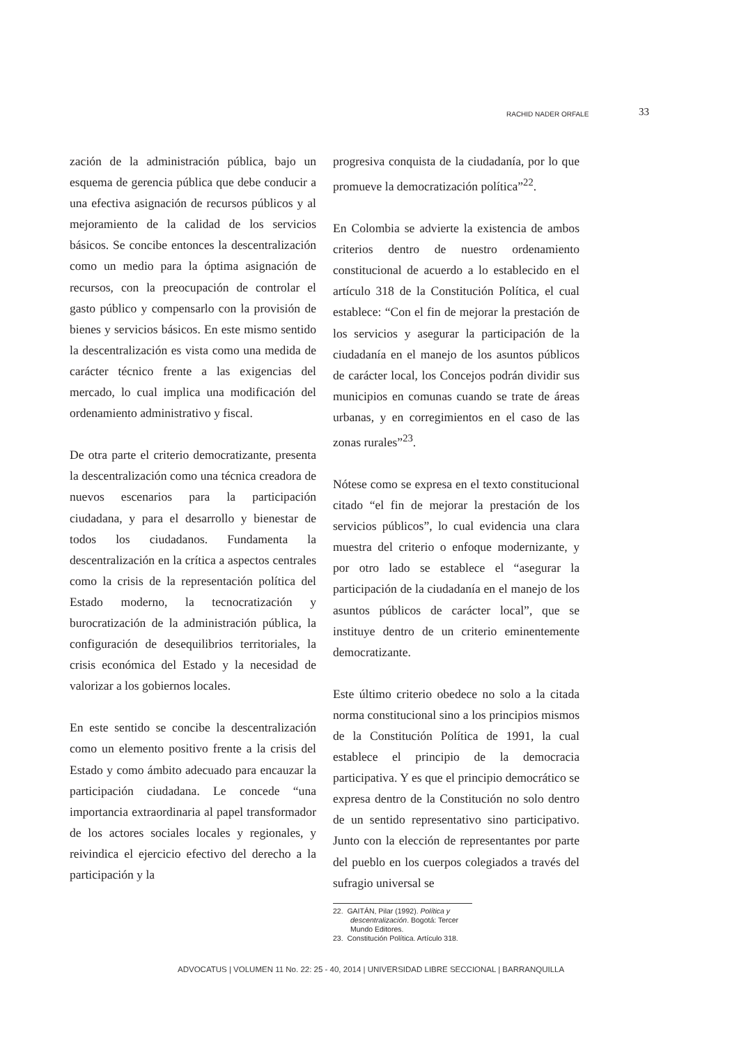RACHID NADER ORFALE 33
zación de la administración pública, bajo un esquema de gerencia pública que debe conducir a una efectiva asignación de recursos públicos y al mejoramiento de la calidad de los servicios básicos. Se concibe entonces la descentralización como un medio para la óptima asignación de recursos, con la preocupación de controlar el gasto público y compensarlo con la provisión de bienes y servicios básicos. En este mismo sentido la descentralización es vista como una medida de carácter técnico frente a las exigencias del mercado, lo cual implica una modificación del ordenamiento administrativo y fiscal.
De otra parte el criterio democratizante, presenta la descentralización como una técnica creadora de nuevos escenarios para la participación ciudadana, y para el desarrollo y bienestar de todos los ciudadanos. Fundamenta la descentralización en la crítica a aspectos centrales como la crisis de la representación política del Estado moderno, la tecnocratización y burocratización de la administración pública, la configuración de desequilibrios territoriales, la crisis económica del Estado y la necesidad de valorizar a los gobiernos locales.
En este sentido se concibe la descentralización como un elemento positivo frente a la crisis del Estado y como ámbito adecuado para encauzar la participación ciudadana. Le concede “una importancia extraordinaria al papel transformador de los actores sociales locales y regionales, y reivindica el ejercicio efectivo del derecho a la participación y la
progresiva conquista de la ciudadanía, por lo que promueve la democratización política”<sup>22</sup>.
En Colombia se advierte la existencia de ambos criterios dentro de nuestro ordenamiento constitucional de acuerdo a lo establecido en el artículo 318 de la Constitución Política, el cual establece: “Con el fin de mejorar la prestación de los servicios y asegurar la participación de la ciudadanía en el manejo de los asuntos públicos de carácter local, los Concejos podrán dividir sus municipios en comunas cuando se trate de áreas urbanas, y en corregimientos en el caso de las zonas rurales”<sup>23</sup>.
Nótese como se expresa en el texto constitucional citado “el fin de mejorar la prestación de los servicios públicos”, lo cual evidencia una clara muestra del criterio o enfoque modernizante, y por otro lado se establece el “asegurar la participación de la ciudadanía en el manejo de los asuntos públicos de carácter local”, que se instituye dentro de un criterio eminentemente democratizante.
Este último criterio obedece no solo a la citada norma constitucional sino a los principios mismos de la Constitución Política de 1991, la cual establece el principio de la democracia participativa. Y es que el principio democrático se expresa dentro de la Constitución no solo dentro de un sentido representativo sino participativo. Junto con la elección de representantes por parte del pueblo en los cuerpos colegiados a través del sufragio universal se
22. GAITÁN, Pilar (1992). Política y descentralización. Bogotá: Tercer Mundo Editores.
23. Constitución Política. Artículo 318.
ADVOCATUS | VOLUMEN 11 No. 22: 25 - 40, 2014 | UNIVERSIDAD LIBRE SECCIONAL | BARRANQUILLA